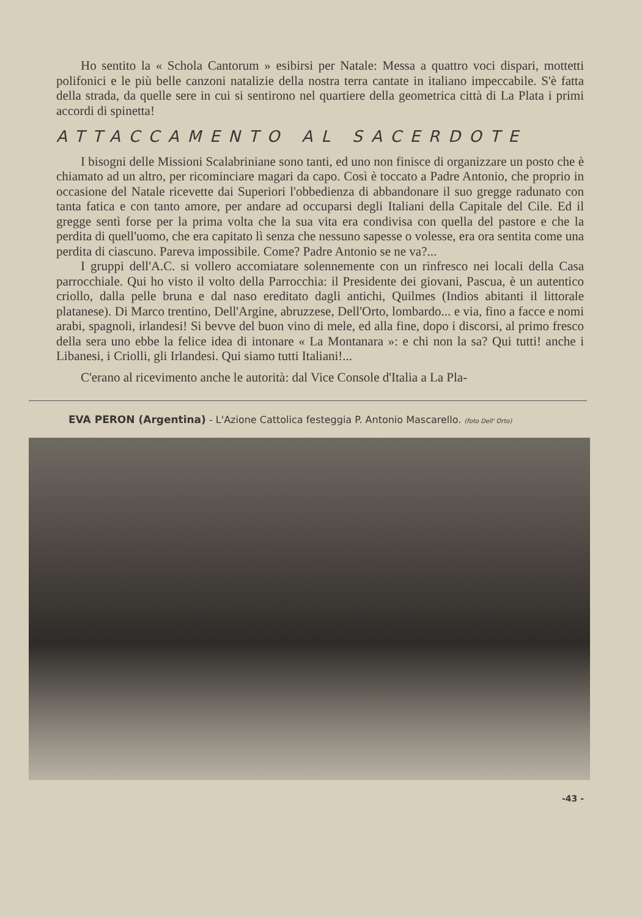Ho sentito la « Schola Cantorum » esibirsi per Natale: Messa a quattro voci dispari, mottetti polifonici e le più belle canzoni natalizie della nostra terra cantate in italiano impeccabile. S'è fatta della strada, da quelle sere in cui si sentirono nel quartiere della geometrica città di La Plata i primi accordi di spinetta!
ATTACCAMENTO AL SACERDOTE
I bisogni delle Missioni Scalabriniane sono tanti, ed uno non finisce di organizzare un posto che è chiamato ad un altro, per ricominciare magari da capo. Così è toccato a Padre Antonio, che proprio in occasione del Natale ricevette dai Superiori l'obbedienza di abbandonare il suo gregge radunato con tanta fatica e con tanto amore, per andare ad occuparsi degli Italiani della Capitale del Cile. Ed il gregge sentì forse per la prima volta che la sua vita era condivisa con quella del pastore e che la perdita di quell'uomo, che era capitato lì senza che nessuno sapesse o volesse, era ora sentita come una perdita di ciascuno. Pareva impossibile. Come? Padre Antonio se ne va?...
I gruppi dell'A.C. si vollero accomiatare solennemente con un rinfresco nei locali della Casa parrocchiale. Qui ho visto il volto della Parrocchia: il Presidente dei giovani, Pascua, è un autentico criollo, dalla pelle bruna e dal naso ereditato dagli antichi, Quilmes (Indios abitanti il littorale platanese). Di Marco trentino, Dell'Argine, abruzzese, Dell'Orto, lombardo... e via, fino a facce e nomi arabi, spagnoli, irlandesi! Si bevve del buon vino di mele, ed alla fine, dopo i discorsi, al primo fresco della sera uno ebbe la felice idea di intonare « La Montanara »: e chi non la sa? Qui tutti! anche i Libanesi, i Criolli, gli Irlandesi. Qui siamo tutti Italiani!...
C'erano al ricevimento anche le autorità: dal Vice Console d'Italia a La Pla-
EVA PERON (Argentina) - L'Azione Cattolica festeggia P. Antonio Mascarello. (foto Dell' Orto)
-43 -